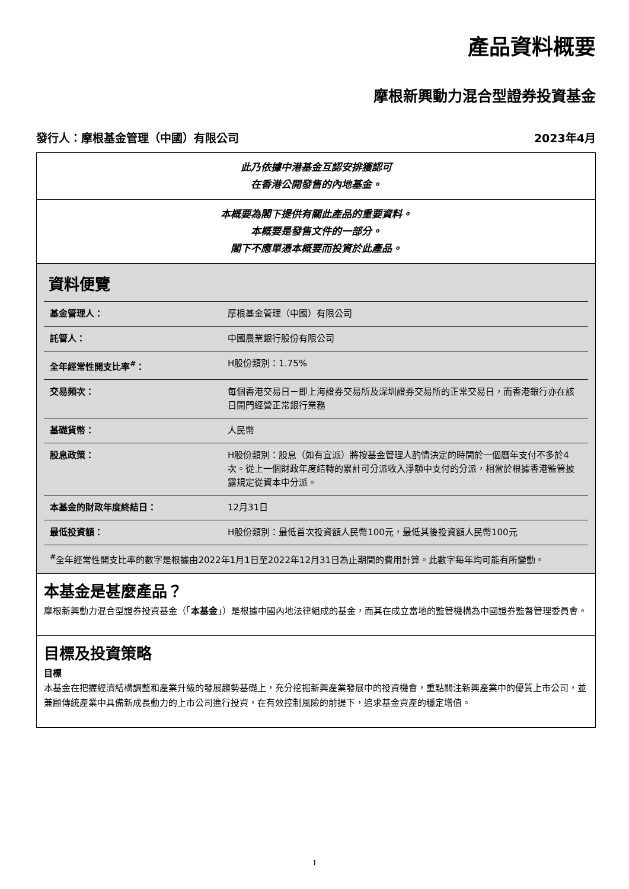產品資料概要
摩根新興動力混合型證券投資基金
發行人：摩根基金管理（中國）有限公司 2023年4月
此乃依據中港基金互認安排獲認可
在香港公開發售的內地基金。
本概要為閣下提供有關此產品的重要資料。
本概要是發售文件的一部分。
閣下不應單憑本概要而投資於此產品。
資料便覽
| 基金管理人： | 摩根基金管理（中國）有限公司 |
| 託管人： | 中國農業銀行股份有限公司 |
| 全年經常性開支比率<sup>#</sup>： | H股份類別：1.75% |
| 交易頻次： | 每個香港交易日－即上海證券交易所及深圳證券交易所的正常交易日，而香港銀行亦在該日開門經營正常銀行業務 |
| 基礎貨幣： | 人民幣 |
| 股息政策： | H股份類別：股息（如有宣派）將按基金管理人酌情決定的時間於一個曆年支付不多於4次。從上一個財政年度結轉的累計可分派收入淨額中支付的分派，相當於根據香港監管披露規定從資本中分派。 |
| 本基金的財政年度終結日： | 12月31日 |
| 最低投資額： | H股份類別：最低首次投資額人民幣100元，最低其後投資額人民幣100元 |
<sup>#</sup> 全年經常性開支比率的數字是根據由2022年1月1日至2022年12月31日為止期間的費用計算。此數字每年均可能有所變動。
本基金是甚麼產品？
摩根新興動力混合型證券投資基金（「本基金」）是根據中國內地法律組成的基金，而其在成立當地的監管機構為中國證券監督管理委員會。
目標及投資策略
目標
本基金在把握經濟結構調整和產業升級的發展趨勢基礎上，充分挖掘新興產業發展中的投資機會，重點關注新興產業中的優質上市公司，並兼顧傳統產業中具備新成長動力的上市公司進行投資，在有效控制風險的前提下，追求基金資產的穩定增值。
1